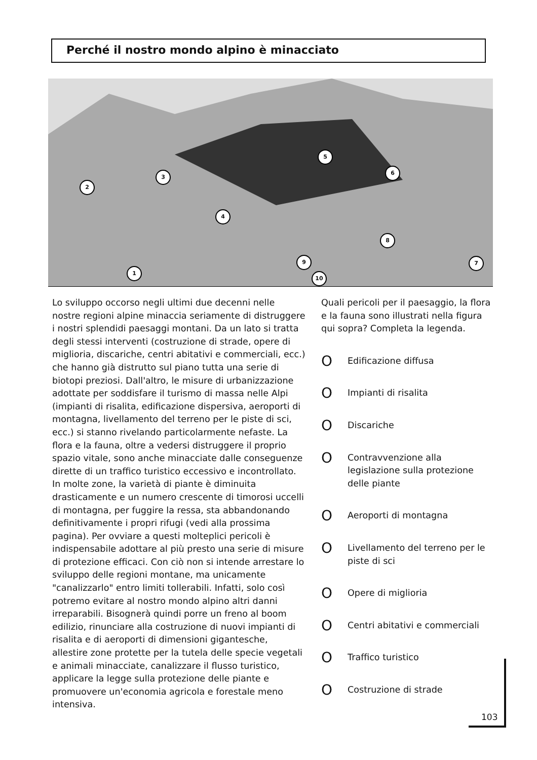Perché il nostro mondo alpino è minacciato
1
2
3
4
5
6
7
8
9
10
Lo sviluppo occorso negli ultimi due decenni nelle nostre regioni alpine minaccia seriamente di distruggere i nostri splendidi paesaggi montani. Da un lato si tratta degli stessi interventi (costruzione di strade, opere di miglioria, discariche, centri abitativi e commerciali, ecc.) che hanno già distrutto sul piano tutta una serie di biotopi preziosi. Dall'altro, le misure di urbanizzazione adottate per soddisfare il turismo di massa nelle Alpi (impianti di risalita, edificazione dispersiva, aeroporti di montagna, livellamento del terreno per le piste di sci, ecc.) si stanno rivelando particolarmente nefaste. La flora e la fauna, oltre a vedersi distruggere il proprio spazio vitale, sono anche minacciate dalle conseguenze dirette di un traffico turistico eccessivo e incontrollato. In molte zone, la varietà di piante è diminuita drasticamente e un numero crescente di timorosi uccelli di montagna, per fuggire la ressa, sta abbandonando definitivamente i propri rifugi (vedi alla prossima pagina). Per ovviare a questi molteplici pericoli è indispensabile adottare al più presto una serie di misure di protezione efficaci. Con ciò non si intende arrestare lo sviluppo delle regioni montane, ma unicamente "canalizzarlo" entro limiti tollerabili. Infatti, solo così potremo evitare al nostro mondo alpino altri danni irreparabili. Bisognerà quindi porre un freno al boom edilizio, rinunciare alla costruzione di nuovi impianti di risalita e di aeroporti di dimensioni gigantesche, allestire zone protette per la tutela delle specie vegetali e animali minacciate, canalizzare il flusso turistico, applicare la legge sulla protezione delle piante e promuovere un'economia agricola e forestale meno intensiva.
Quali pericoli per il paesaggio, la flora e la fauna sono illustrati nella figura qui sopra? Completa la legenda.
O
Edificazione diffusa
O
Impianti di risalita
O
Discariche
O
Contravvenzione alla legislazione sulla protezione delle piante
O
Aeroporti di montagna
O
Livellamento del terreno per le piste di sci
O
Opere di miglioria
O
Centri abitativi e commerciali
O
Traffico turistico
O
Costruzione di strade
103